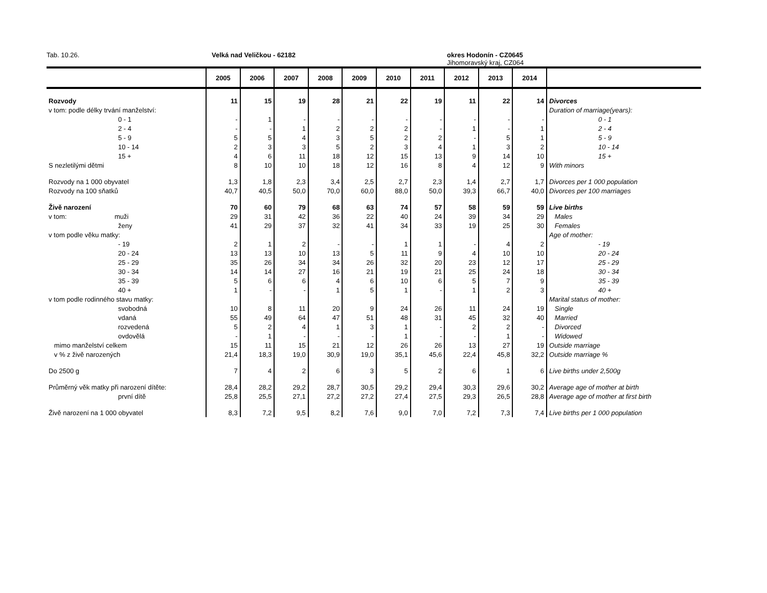Tab. 10.26. Velká nad Veličkou - 62182 okres Hodonín - CZ0645
Jihomoravský kraj, CZ064
| | 2005 | 2006 | 2007 | 2008 | 2009 | 2010 | 2011 | 2012 | 2013 | 2014 | |
| --- | --- | --- | --- | --- | --- | --- | --- | --- | --- | --- | --- |
| Rozvody | 11 | 15 | 19 | 28 | 21 | 22 | 19 | 11 | 22 | 14 | Divorces |
| v tom: podle délky trvání manželství: | | | | | | | | | | | Duration of marriage(years): |
| 0 - 1 | - | 1 | - | - | - | - | - | - | - | - | 0 - 1 |
| 2 - 4 | - | - | 1 | 2 | 2 | 2 | - | 1 | - | 1 | 2 - 4 |
| 5 - 9 | 5 | 5 | 4 | 3 | 5 | 2 | 2 | - | 5 | 1 | 5 - 9 |
| 10 - 14 | 2 | 3 | 3 | 5 | 2 | 3 | 4 | 1 | 3 | 2 | 10 - 14 |
| 15 + | 4 | 6 | 11 | 18 | 12 | 15 | 13 | 9 | 14 | 10 | 15 + |
| S nezletilými dětmi | 8 | 10 | 10 | 18 | 12 | 16 | 8 | 4 | 12 | 9 | With minors |
| Rozvody na 1 000 obyvatel | 1,3 | 1,8 | 2,3 | 3,4 | 2,5 | 2,7 | 2,3 | 1,4 | 2,7 | 1,7 | Divorces per 1 000 population |
| Rozvody na 100 sňatků | 40,7 | 40,5 | 50,0 | 70,0 | 60,0 | 88,0 | 50,0 | 39,3 | 66,7 | 40,0 | Divorces per 100 marriages |
| Živě narození | 70 | 60 | 79 | 68 | 63 | 74 | 57 | 58 | 59 | 59 | Live births |
| v tom: muži | 29 | 31 | 42 | 36 | 22 | 40 | 24 | 39 | 34 | 29 | Males |
| ženy | 41 | 29 | 37 | 32 | 41 | 34 | 33 | 19 | 25 | 30 | Females |
| v tom podle věku matky: | | | | | | | | | | | Age of mother: |
| - 19 | 2 | 1 | 2 | - | - | 1 | 1 | - | 4 | 2 | - 19 |
| 20 - 24 | 13 | 13 | 10 | 13 | 5 | 11 | 9 | 4 | 10 | 10 | 20 - 24 |
| 25 - 29 | 35 | 26 | 34 | 34 | 26 | 32 | 20 | 23 | 12 | 17 | 25 - 29 |
| 30 - 34 | 14 | 14 | 27 | 16 | 21 | 19 | 21 | 25 | 24 | 18 | 30 - 34 |
| 35 - 39 | 5 | 6 | 6 | 4 | 6 | 10 | 6 | 5 | 7 | 9 | 35 - 39 |
| 40 + | 1 | - | - | 1 | 5 | 1 | - | 1 | 2 | 3 | 40 + |
| v tom podle rodinného stavu matky: | | | | | | | | | | | Marital status of mother: |
| svobodná | 10 | 8 | 11 | 20 | 9 | 24 | 26 | 11 | 24 | 19 | Single |
| vdaná | 55 | 49 | 64 | 47 | 51 | 48 | 31 | 45 | 32 | 40 | Married |
| rozvedená | 5 | 2 | 4 | 1 | 3 | 1 | - | 2 | 2 | - | Divorced |
| ovdovělá | - | 1 | - | - | - | 1 | - | - | 1 | - | Widowed |
| mimo manželství celkem | 15 | 11 | 15 | 21 | 12 | 26 | 26 | 13 | 27 | 19 | Outside marriage |
| v % z živě narozených | 21,4 | 18,3 | 19,0 | 30,9 | 19,0 | 35,1 | 45,6 | 22,4 | 45,8 | 32,2 | Outside marriage % |
| Do 2500 g | 7 | 4 | 2 | 6 | 3 | 5 | 2 | 6 | 1 | 6 | Live births under 2,500g |
| Průměrný věk matky při narození dítěte: | 28,4 | 28,2 | 29,2 | 28,7 | 30,5 | 29,2 | 29,4 | 30,3 | 29,6 | 30,2 | Average age of mother at birth |
| první dítě | 25,8 | 25,5 | 27,1 | 27,2 | 27,2 | 27,4 | 27,5 | 29,3 | 26,5 | 28,8 | Average age of mother at first birth |
| Živě narození na 1 000 obyvatel | 8,3 | 7,2 | 9,5 | 8,2 | 7,6 | 9,0 | 7,0 | 7,2 | 7,3 | 7,4 | Live births per 1 000 population |